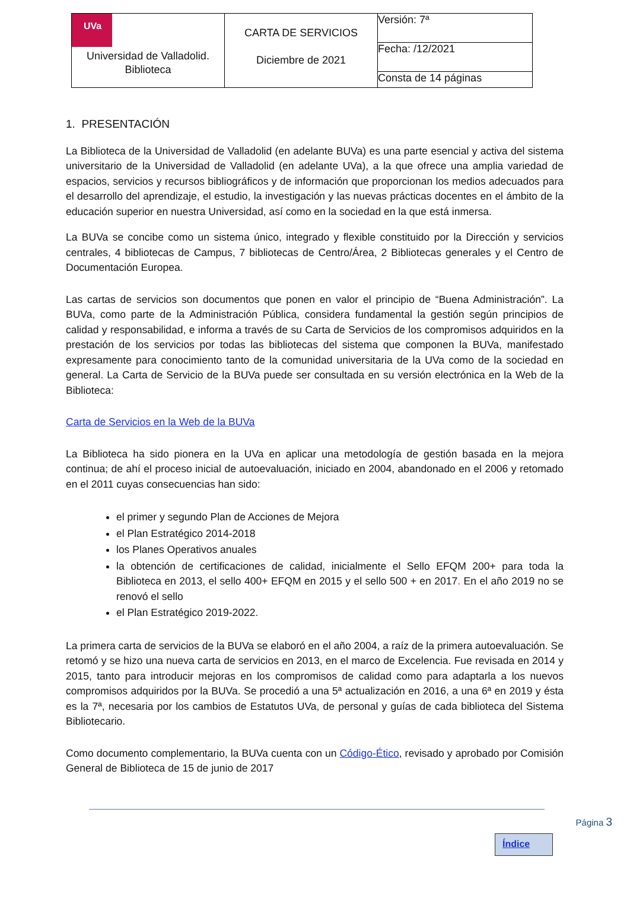| UVa Universidad de Valladolid. Biblioteca | CARTA DE SERVICIOS Diciembre de 2021 | Versión: 7ª |
| | | Fecha: /12/2021 |
| | | Consta de 14 páginas |
1. PRESENTACIÓN
La Biblioteca de la Universidad de Valladolid (en adelante BUVa) es una parte esencial y activa del sistema universitario de la Universidad de Valladolid (en adelante UVa), a la que ofrece una amplia variedad de espacios, servicios y recursos bibliográficos y de información que proporcionan los medios adecuados para el desarrollo del aprendizaje, el estudio, la investigación y las nuevas prácticas docentes en el ámbito de la educación superior en nuestra Universidad, así como en la sociedad en la que está inmersa.
La BUVa se concibe como un sistema único, integrado y flexible constituido por la Dirección y servicios centrales, 4 bibliotecas de Campus, 7 bibliotecas de Centro/Área, 2 Bibliotecas generales y el Centro de Documentación Europea.
Las cartas de servicios son documentos que ponen en valor el principio de “Buena Administración”. La BUVa, como parte de la Administración Pública, considera fundamental la gestión según principios de calidad y responsabilidad, e informa a través de su Carta de Servicios de los compromisos adquiridos en la prestación de los servicios por todas las bibliotecas del sistema que componen la BUVa, manifestado expresamente para conocimiento tanto de la comunidad universitaria de la UVa como de la sociedad en general. La Carta de Servicio de la BUVa puede ser consultada en su versión electrónica en la Web de la Biblioteca:
Carta de Servicios en la Web de la BUVa
La Biblioteca ha sido pionera en la UVa en aplicar una metodología de gestión basada en la mejora continua; de ahí el proceso inicial de autoevaluación, iniciado en 2004, abandonado en el 2006 y retomado en el 2011 cuyas consecuencias han sido:
el primer y segundo Plan de Acciones de Mejora
el Plan Estratégico 2014-2018
los Planes Operativos anuales
la obtención de certificaciones de calidad, inicialmente el Sello EFQM 200+ para toda la Biblioteca en 2013, el sello 400+ EFQM en 2015 y el sello 500 + en 2017. En el año 2019 no se renovó el sello
el Plan Estratégico 2019-2022.
La primera carta de servicios de la BUVa se elaboró en el año 2004, a raíz de la primera autoevaluación. Se retomó y se hizo una nueva carta de servicios en 2013, en el marco de Excelencia. Fue revisada en 2014 y 2015, tanto para introducir mejoras en los compromisos de calidad como para adaptarla a los nuevos compromisos adquiridos por la BUVa. Se procedió a una 5ª actualización en 2016, a una 6ª en 2019 y ésta es la 7ª, necesaria por los cambios de Estatutos UVa, de personal y guías de cada biblioteca del Sistema Bibliotecario.
Como documento complementario, la BUVa cuenta con un Código-Ético, revisado y aprobado por Comisión General de Biblioteca de 15 de junio de 2017
Página 3
Índice